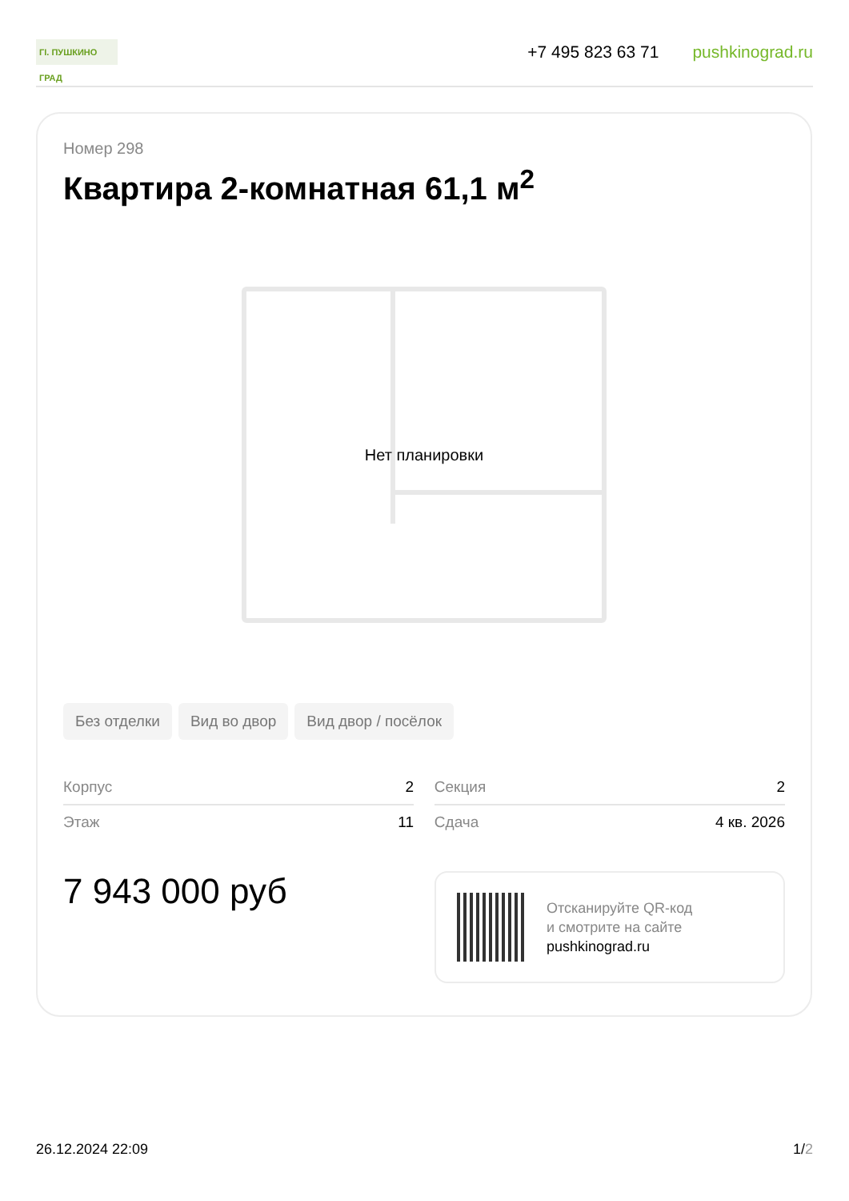ГI. ПУШКИНО ГРАД
+7 495 823 63 71 pushkinograd.ru
Номер 298
Квартира 2-комнатная 61,1 м<sup>2</sup>
Нет планировки
Без отделки Вид во двор Вид двор / посёлок
| Корпус | 2 | | Секция | 2 |
| Этаж | 11 | | Сдача | 4 кв. 2026 |
7 943 000 руб
Отсканируйте QR-код
и смотрите на сайте
pushkinograd.ru
26.12.2024 22:09 1/2